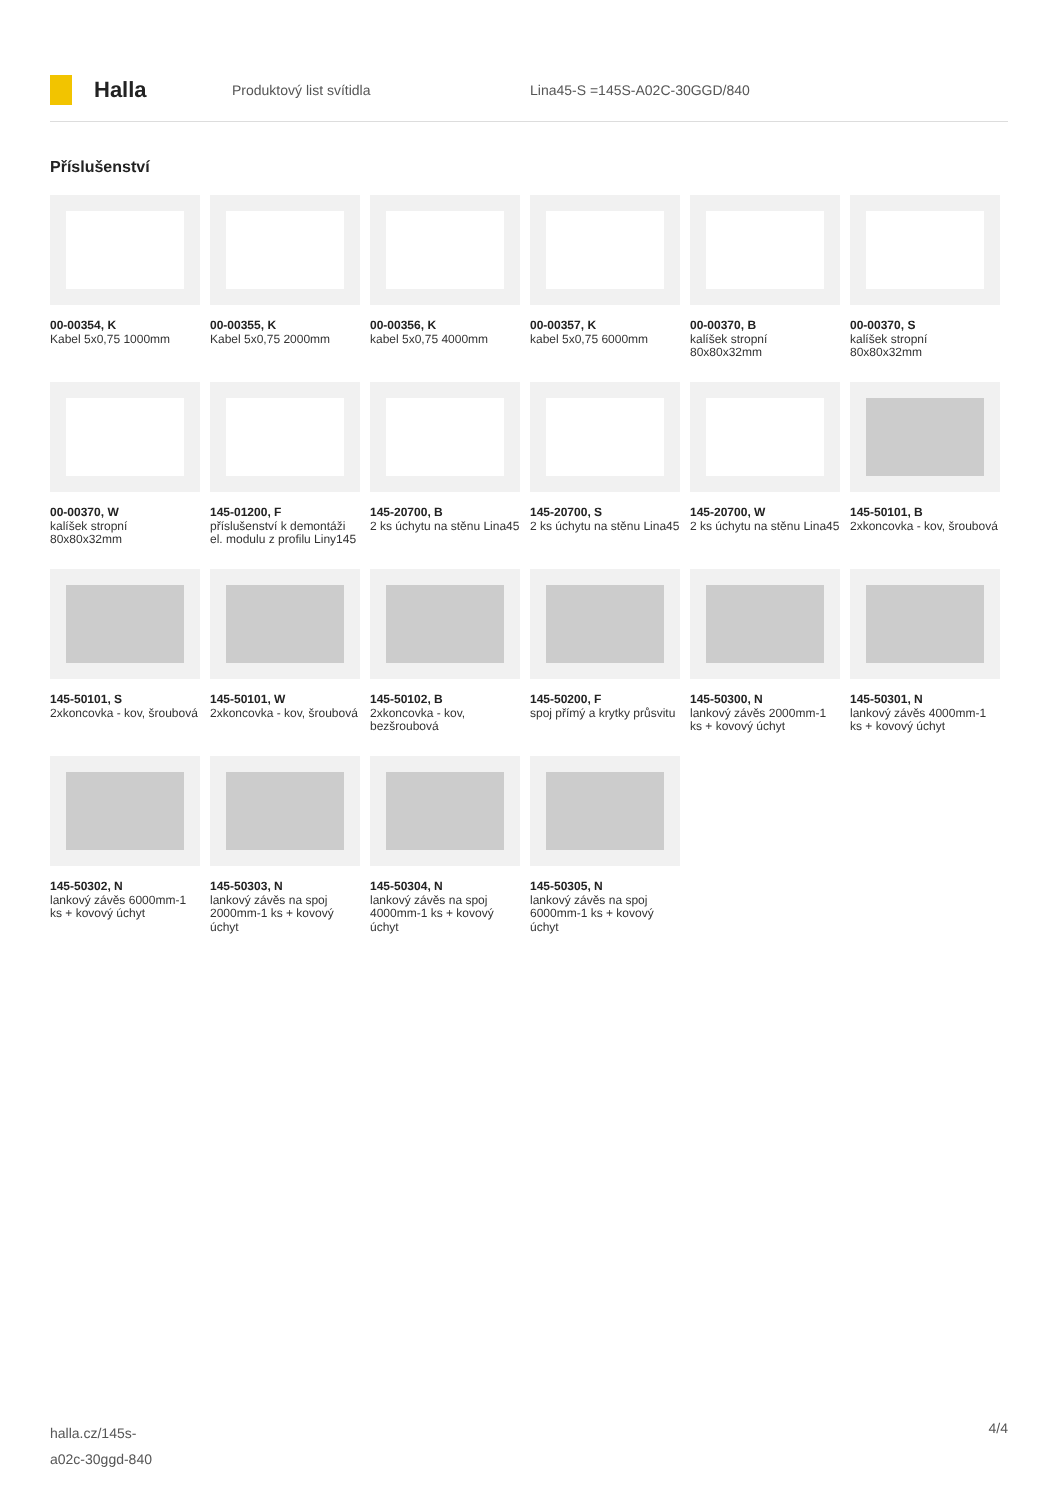Halla
Produktový list svítidla Lina45-S =145S-A02C-30GGD/840
Příslušenství
00-00354, K
Kabel 5x0,75 1000mm
00-00355, K
Kabel 5x0,75 2000mm
00-00356, K
kabel 5x0,75 4000mm
00-00357, K
kabel 5x0,75 6000mm
00-00370, B
kalíšek stropní 80x80x32mm
00-00370, S
kalíšek stropní 80x80x32mm
00-00370, W
kalíšek stropní 80x80x32mm
145-01200, F
příslušenství k demontáži el. modulu z profilu Liny145
145-20700, B
2 ks úchytu na stěnu Lina45
145-20700, S
2 ks úchytu na stěnu Lina45
145-20700, W
2 ks úchytu na stěnu Lina45
145-50101, B
2xkoncovka - kov, šroubová
145-50101, S
2xkoncovka - kov, šroubová
145-50101, W
2xkoncovka - kov, šroubová
145-50102, B
2xkoncovka - kov, bezšroubová
145-50200, F
spoj přímý a krytky průsvitu
145-50300, N
lankový závěs 2000mm-1 ks + kovový úchyt
145-50301, N
lankový závěs 4000mm-1 ks + kovový úchyt
145-50302, N
lankový závěs 6000mm-1 ks + kovový úchyt
145-50303, N
lankový závěs na spoj 2000mm-1 ks + kovový úchyt
145-50304, N
lankový závěs na spoj 4000mm-1 ks + kovový úchyt
145-50305, N
lankový závěs na spoj 6000mm-1 ks + kovový úchyt
halla.cz/145s-
a02c-30ggd-840
4/4